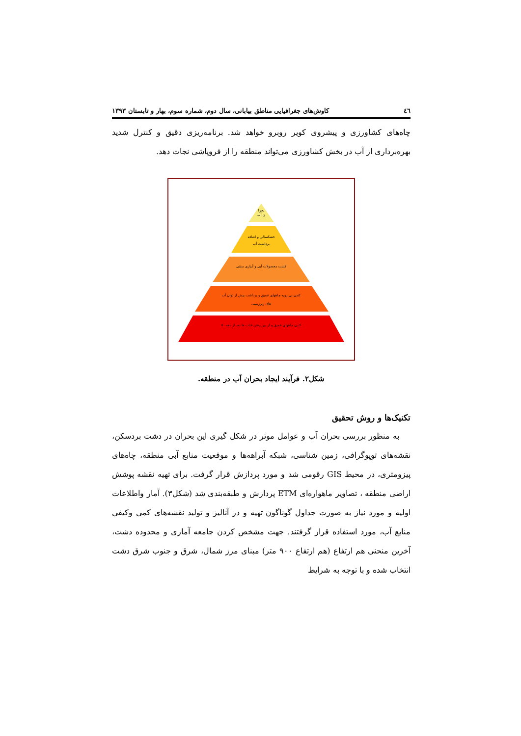٤٦ کاوش‌های جغرافیایی مناطق بیابانی، سال دوم، شماره سوم، بهار و تابستان ۱۳۹۳
چاه‌های کشاورزی و پیشروی کویر روبرو خواهد شد. برنامه‌ریزی دقیق و کنترل شدید بهره‌برداری از آب در بخش کشاورزی می‌تواند منطقه را از فروپاشی نجات دهد.
بحرا
ن آب
خشکسالی و اضافه
برداشت آب
کشت محصولات آبی و آبیاری سنتی
کندن بی رویه چاههای عمیق و برداشت بیش از توان آب
های زیرزمینی
کندن چاههای عمیق و از بین رفتن قنات ها بعد از دهه ۵۰
شکل۲. فرآیند ایجاد بحران آب در منطقه.
تکنیک‌ها و روش تحقیق
به منظور بررسی بحران آب و عوامل موثر در شکل گیری این بحران در دشت بردسکن، نقشه‌های توپوگرافی، زمین شناسی، شبکه آبراهه‌ها و موقعیت منابع آبی منطقه، چاه‌های پیزومتری، در محیط GIS رقومی شد و مورد پردازش قرار گرفت. برای تهیه نقشه پوشش اراضی منطقه ، تصاویر ماهواره‌ای ETM پردازش و طبقه‌بندی شد (شکل۳). آمار واطلاعات اولیه و مورد نیاز به صورت جداول گوناگون تهیه و در آنالیز و تولید نقشه‌های کمی وکیفی منابع آب، مورد استفاده قرار گرفتند. جهت مشخص کردن جامعه آماری و محدوده دشت، آخرین منحنی هم ارتفاع (هم ارتفاع ۹۰۰ متر) مبنای مرز شمال، شرق و جنوب شرق دشت انتخاب شده و با توجه به شرایط